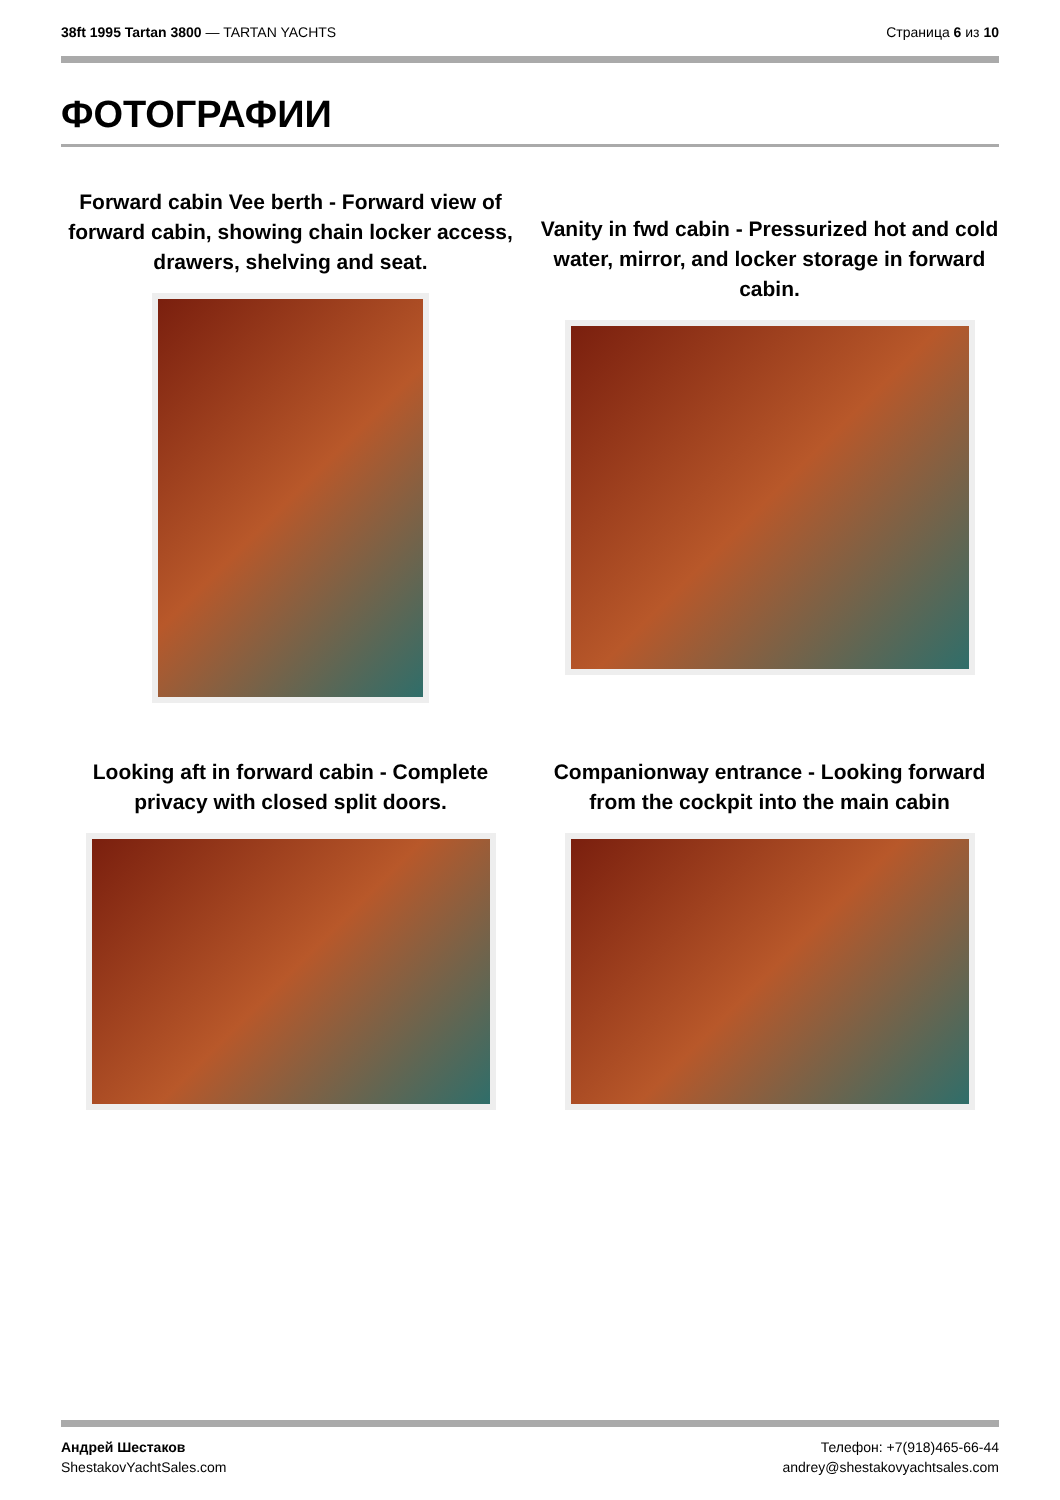38ft 1995 Tartan 3800 — TARTAN YACHTS
Страница 6 из 10
ФОТОГРАФИИ
Forward cabin Vee berth - Forward view of forward cabin, showing chain locker access, drawers, shelving and seat.
Vanity in fwd cabin - Pressurized hot and cold water, mirror, and locker storage in forward cabin.
Looking aft in forward cabin - Complete privacy with closed split doors.
Companionway entrance - Looking forward from the cockpit into the main cabin
Андрей Шестаков
ShestakovYachtSales.com
Телефон: +7(918)465-66-44
andrey@shestakovyachtsales.com